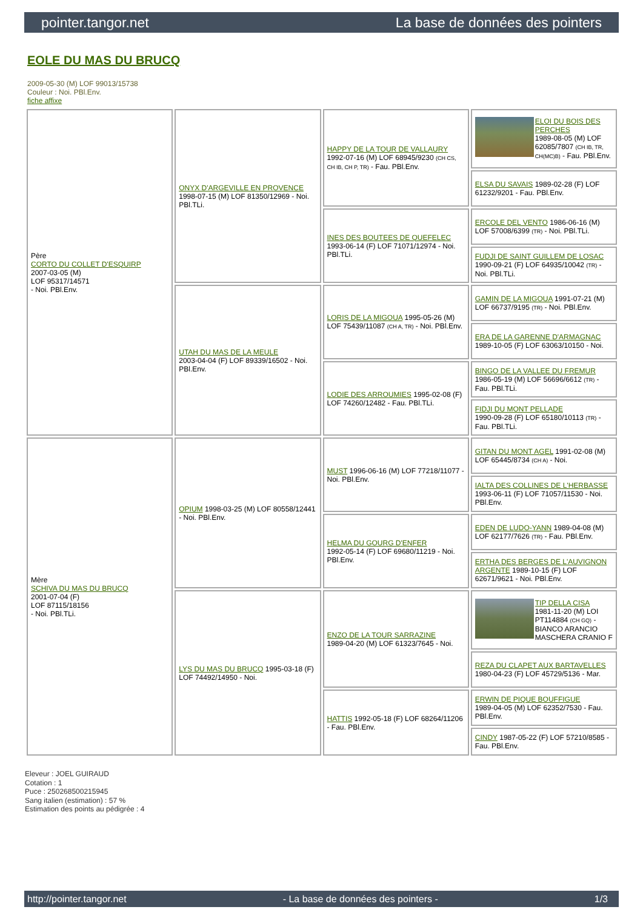pointer.tangor.net La base de données des pointers
EOLE DU MAS DU BRUCQ
2009-05-30 (M) LOF 99013/15738
Couleur : Noi. PBl.Env.
fiche affixe
| Père CORTO DU COLLET D'ESQUIRP 2007-03-05 (M) LOF 95317/14571 - Noi. PBl.Env. | ONYX D'ARGEVILLE EN PROVENCE 1998-07-15 (M) LOF 81350/12969 - Noi. PBl.TLi. | HAPPY DE LA TOUR DE VALLAURY 1992-07-16 (M) LOF 68945/9230 (CH CS, CH IB, CH P, TR) - Fau. PBl.Env. | ELOI DU BOIS DES PERCHES 1989-08-05 (M) LOF 62085/7807 (CH IB, TR, CH(MC)B) - Fau. PBl.Env. |
| | | | ELSA DU SAVAIS 1989-02-28 (F) LOF 61232/9201 - Fau. PBl.Env. |
| | | INES DES BOUTEES DE QUEFELEC 1993-06-14 (F) LOF 71071/12974 - Noi. PBl.TLi. | ERCOLE DEL VENTO 1986-06-16 (M) LOF 57008/6399 (TR) - Noi. PBl.TLi. |
| | | | FUDJI DE SAINT GUILLEM DE LOSAC 1990-09-21 (F) LOF 64935/10042 (TR) - Noi. PBl.TLi. |
| | UTAH DU MAS DE LA MEULE 2003-04-04 (F) LOF 89339/16502 - Noi. PBl.Env. | LORIS DE LA MIGOUA 1995-05-26 (M) LOF 75439/11087 (CH A, TR) - Noi. PBl.Env. | GAMIN DE LA MIGOUA 1991-07-21 (M) LOF 66737/9195 (TR) - Noi. PBl.Env. |
| | | | ERA DE LA GARENNE D'ARMAGNAC 1989-10-05 (F) LOF 63063/10150 - Noi. |
| | | LODIE DES ARROUMIES 1995-02-08 (F) LOF 74260/12482 - Fau. PBl.TLi. | BINGO DE LA VALLEE DU FREMUR 1986-05-19 (M) LOF 56696/6612 (TR) - Fau. PBl.TLi. |
| | | | FIDJI DU MONT PELLADE 1990-09-28 (F) LOF 65180/10113 (TR) - Fau. PBl.TLi. |
| Mère SCHIVA DU MAS DU BRUCQ 2001-07-04 (F) LOF 87115/18156 - Noi. PBl.TLi. | OPIUM 1998-03-25 (M) LOF 80558/12441 - Noi. PBl.Env. | MUST 1996-06-16 (M) LOF 77218/11077 - Noi. PBl.Env. | GITAN DU MONT AGEL 1991-02-08 (M) LOF 65445/8734 (CH A) - Noi. |
| | | | IALTA DES COLLINES DE L'HERBASSE 1993-06-11 (F) LOF 71057/11530 - Noi. PBl.Env. |
| | | HELMA DU GOURG D'ENFER 1992-05-14 (F) LOF 69680/11219 - Noi. PBl.Env. | EDEN DE LUDO-YANN 1989-04-08 (M) LOF 62177/7626 (TR) - Fau. PBl.Env. |
| | | | ERTHA DES BERGES DE L'AUVIGNON ARGENTE 1989-10-15 (F) LOF 62671/9621 - Noi. PBl.Env. |
| | LYS DU MAS DU BRUCQ 1995-03-18 (F) LOF 74492/14950 - Noi. | ENZO DE LA TOUR SARRAZINE 1989-04-20 (M) LOF 61323/7645 - Noi. | TIP DELLA CISA 1981-11-20 (M) LOI PT114884 (CH GQ) - BIANCO ARANCIO MASCHERA CRANIO F |
| | | | REZA DU CLAPET AUX BARTAVELLES 1980-04-23 (F) LOF 45729/5136 - Mar. |
| | | HATTIS 1992-05-18 (F) LOF 68264/11206 - Fau. PBl.Env. | ERWIN DE PIQUE BOUFFIGUE 1989-04-05 (M) LOF 62352/7530 - Fau. PBl.Env. |
| | | | CINDY 1987-05-22 (F) LOF 57210/8585 - Fau. PBl.Env. |
Eleveur : JOEL GUIRAUD
Cotation : 1
Puce : 250268500215945
Sang italien (estimation) : 57 %
Estimation des points au pédigrée : 4
http://pointer.tangor.net - La base de données des pointers - 1/3